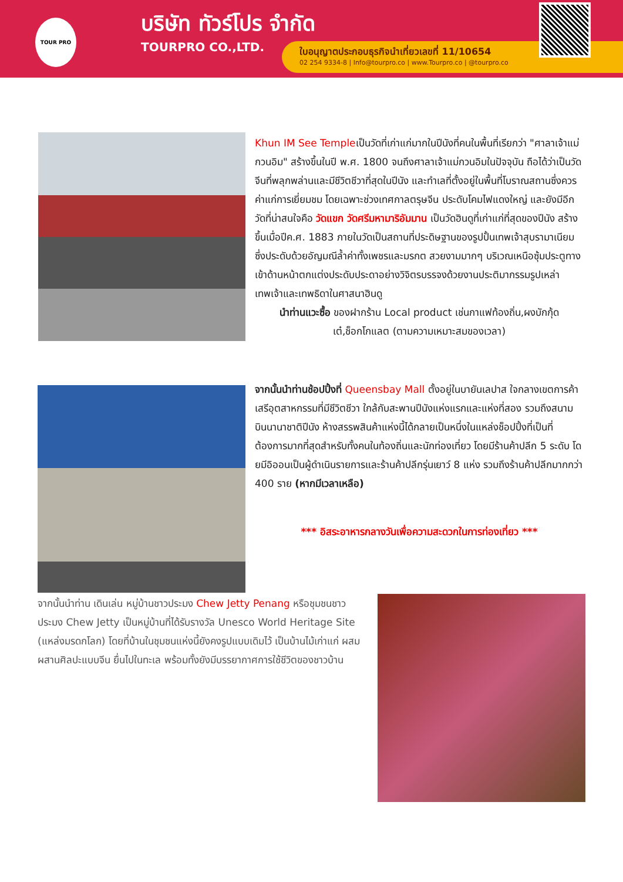TOUR PRO
บริษัท ทัวร์โปร จำกัด
TOURPRO CO.,LTD.
ใบอนุญาตประกอบธุรกิจนำเที่ยวเลขที่ 11/10654
02 254 9334-8 | Info@tourpro.co | www.Tourpro.co | @tourpro.co
Khun IM See Templeเป็นวัดที่เก่าแก่มากในปีนังที่คนในพื้นที่เรียกว่า "ศาลาเจ้าแม่กวนอิม" สร้างขึ้นในปี พ.ศ. 1800 จนถึงศาลาเจ้าแม่กวนอิมในปัจจุบัน ถือได้ว่าเป็นวัดจีนที่พลุกพล่านและมีชีวิตชีวาที่สุดในปีนัง และทำเลที่ตั้งอยู่ในพื้นที่โบราณสถานซึ่งควรค่าแก่การเยี่ยมชม โดยเฉพาะช่วงเทศกาลตรุษจีน ประดับโคมไฟแดงใหญ่ และยังมีอีกวัดที่น่าสนใจคือ วัดแขก วัดศรีมหามาริอัมมาน เป็นวัดฮินดูที่เก่าแก่ที่สุดของปีนัง สร้างขึ้นเมื่อปีค.ศ. 1883 ภายในวัดเป็นสถานที่ประดิษฐานของรูปปั้นเทพเจ้าสุบรามาเนียม ซึ่งประดับด้วยอัญมณีล้ำค่าทั้งเพชรและมรกต สวยงามมากๆ บริเวณเหนือซุ้มประตูทางเข้าด้านหน้าตกแต่งประดับประดาอย่างวิจิตรบรรจงด้วยงานประติมากรรมรูปเหล่าเทพเจ้าและเทพธิดาในศาสนาฮินดู
นำท่านแวะซื้อ ของฝากร้าน Local product เช่นกาแฟท้องถิ่น,ผงบักกุ้ดเต๋,ช็อกโกแลต (ตามความเหมาะสมของเวลา)
จากนั้นนำท่านช้อปปิ้งที่ Queensbay Mall ตั้งอยู่ในบายันเลปาส ใจกลางเขตการค้าเสรีอุตสาหกรรมที่มีชีวิตชีวา ใกล้กับสะพานปีนังแห่งแรกและแห่งที่สอง รวมถึงสนามบินนานาชาติปีนัง ห้างสรรพสินค้าแห่งนี้ได้กลายเป็นหนึ่งในแหล่งช็อปปิ้งที่เป็นที่ต้องการมากที่สุดสำหรับทั้งคนในท้องถิ่นและนักท่องเที่ยว โดยมีร้านค้าปลีก 5 ระดับ โดยมีอิออนเป็นผู้ดำเนินรายการและร้านค้าปลีกรุ่นเยาว์ 8 แห่ง รวมถึงร้านค้าปลีกมากกว่า 400 ราย (หากมีเวลาเหลือ)
*** อิสระอาหารกลางวันเพื่อความสะดวกในการท่องเที่ยว ***
จากนั้นนำท่าน เดินเล่น หมู่บ้านชาวประมง Chew Jetty Penang หรือชุมชนชาวประมง Chew Jetty เป็นหมู่บ้านที่ได้รับรางวัล Unesco World Heritage Site (แหล่งมรดกโลก) โดยที่บ้านในชุมชนแห่งนี้ยังคงรูปแบบเดิมไว้ เป็นบ้านไม้เก่าแก่ ผสมผสานศิลปะแบบจีน ยื่นไปในทะเล พร้อมทั้งยังมีบรรยากาศการใช้ชีวิตของชาวบ้าน